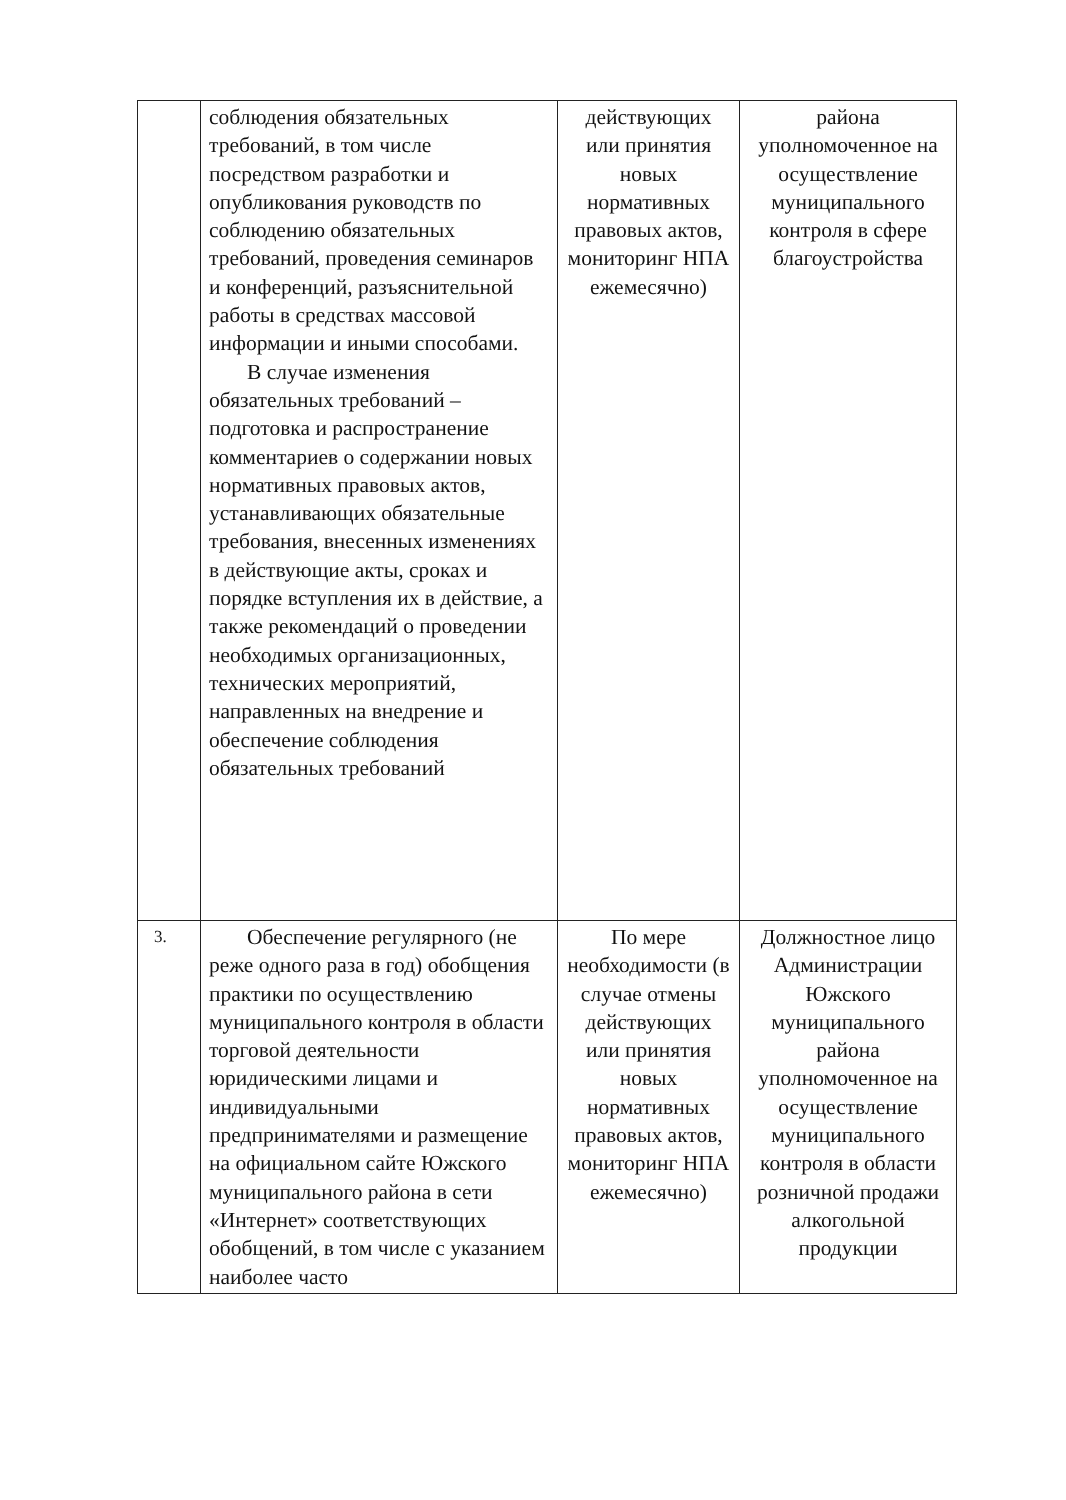| | соблюдения обязательных требований, в том числе посредством разработки и опубликования руководств по соблюдению обязательных требований, проведения семинаров и конференций, разъяснительной работы в средствах массовой информации и иными способами. В случае изменения обязательных требований – подготовка и распространение комментариев о содержании новых нормативных правовых актов, устанавливающих обязательные требования, внесенных изменениях в действующие акты, сроках и порядке вступления их в действие, а также рекомендаций о проведении необходимых организационных, технических мероприятий, направленных на внедрение и обеспечение соблюдения обязательных требований | действующих или принятия новых нормативных правовых актов, мониторинг НПА ежемесячно) | района уполномоченное на осуществление муниципального контроля в сфере благоустройства |
| 3. | Обеспечение регулярного (не реже одного раза в год) обобщения практики по осуществлению муниципального контроля в области торговой деятельности юридическими лицами и индивидуальными предпринимателями и размещение на официальном сайте Южского муниципального района в сети «Интернет» соответствующих обобщений, в том числе с указанием наиболее часто | По мере необходимости (в случае отмены действующих или принятия новых нормативных правовых актов, мониторинг НПА ежемесячно) | Должностное лицо Администрации Южского муниципального района уполномоченное на осуществление муниципального контроля в области розничной продажи алкогольной продукции |